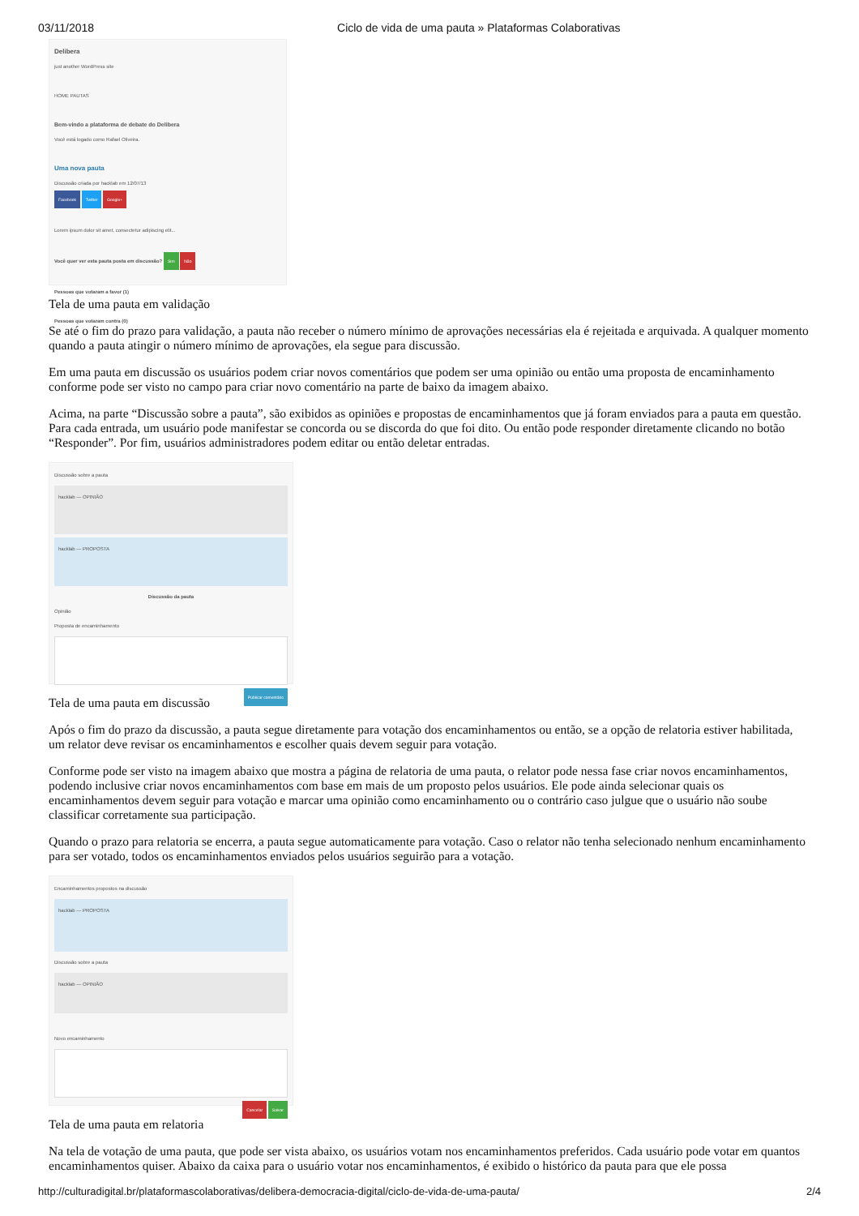03/11/2018 Ciclo de vida de uma pauta » Plataformas Colaborativas
Delibera
just another WordPress site
HOME PAUTAS
Bem-vindo a plataforma de debate do Delibera
Você está logado como Rafael Oliveira.
Uma nova pauta
Discussão criada por hacklab em 12/07/13
Facebook Twitter Google+
Lorem ipsum dolor sit amet, consectetur adipiscing elit...
Você quer ver esta pauta posta em discussão? Sim Não
Pessoas que votaram a favor (1)
Pessoas que votaram contra (0)
Tela de uma pauta em validação
Se até o fim do prazo para validação, a pauta não receber o número mínimo de aprovações necessárias ela é rejeitada e arquivada. A qualquer momento quando a pauta atingir o número mínimo de aprovações, ela segue para discussão.
Em uma pauta em discussão os usuários podem criar novos comentários que podem ser uma opinião ou então uma proposta de encaminhamento conforme pode ser visto no campo para criar novo comentário na parte de baixo da imagem abaixo.
Acima, na parte “Discussão sobre a pauta”, são exibidos as opiniões e propostas de encaminhamentos que já foram enviados para a pauta em questão. Para cada entrada, um usuário pode manifestar se concorda ou se discorda do que foi dito. Ou então pode responder diretamente clicando no botão “Responder”. Por fim, usuários administradores podem editar ou então deletar entradas.
Discussão sobre a pauta
hacklab — OPINIÃO
hacklab — PROPOSTA
Discussão da pauta Opinião
Proposta de encaminhamento
Publicar comentário
Tela de uma pauta em discussão
Após o fim do prazo da discussão, a pauta segue diretamente para votação dos encaminhamentos ou então, se a opção de relatoria estiver habilitada, um relator deve revisar os encaminhamentos e escolher quais devem seguir para votação.
Conforme pode ser visto na imagem abaixo que mostra a página de relatoria de uma pauta, o relator pode nessa fase criar novos encaminhamentos, podendo inclusive criar novos encaminhamentos com base em mais de um proposto pelos usuários. Ele pode ainda selecionar quais os encaminhamentos devem seguir para votação e marcar uma opinião como encaminhamento ou o contrário caso julgue que o usuário não soube classificar corretamente sua participação.
Quando o prazo para relatoria se encerra, a pauta segue automaticamente para votação. Caso o relator não tenha selecionado nenhum encaminhamento para ser votado, todos os encaminhamentos enviados pelos usuários seguirão para a votação.
Encaminhamentos propostos na discussão
hacklab — PROPOSTA
Discussão sobre a pauta
hacklab — OPINIÃO
Novo encaminhamento
Cancelar Salvar
Tela de uma pauta em relatoria
Na tela de votação de uma pauta, que pode ser vista abaixo, os usuários votam nos encaminhamentos preferidos. Cada usuário pode votar em quantos encaminhamentos quiser. Abaixo da caixa para o usuário votar nos encaminhamentos, é exibido o histórico da pauta para que ele possa
http://culturadigital.br/plataformascolaborativas/delibera-democracia-digital/ciclo-de-vida-de-uma-pauta/ 2/4